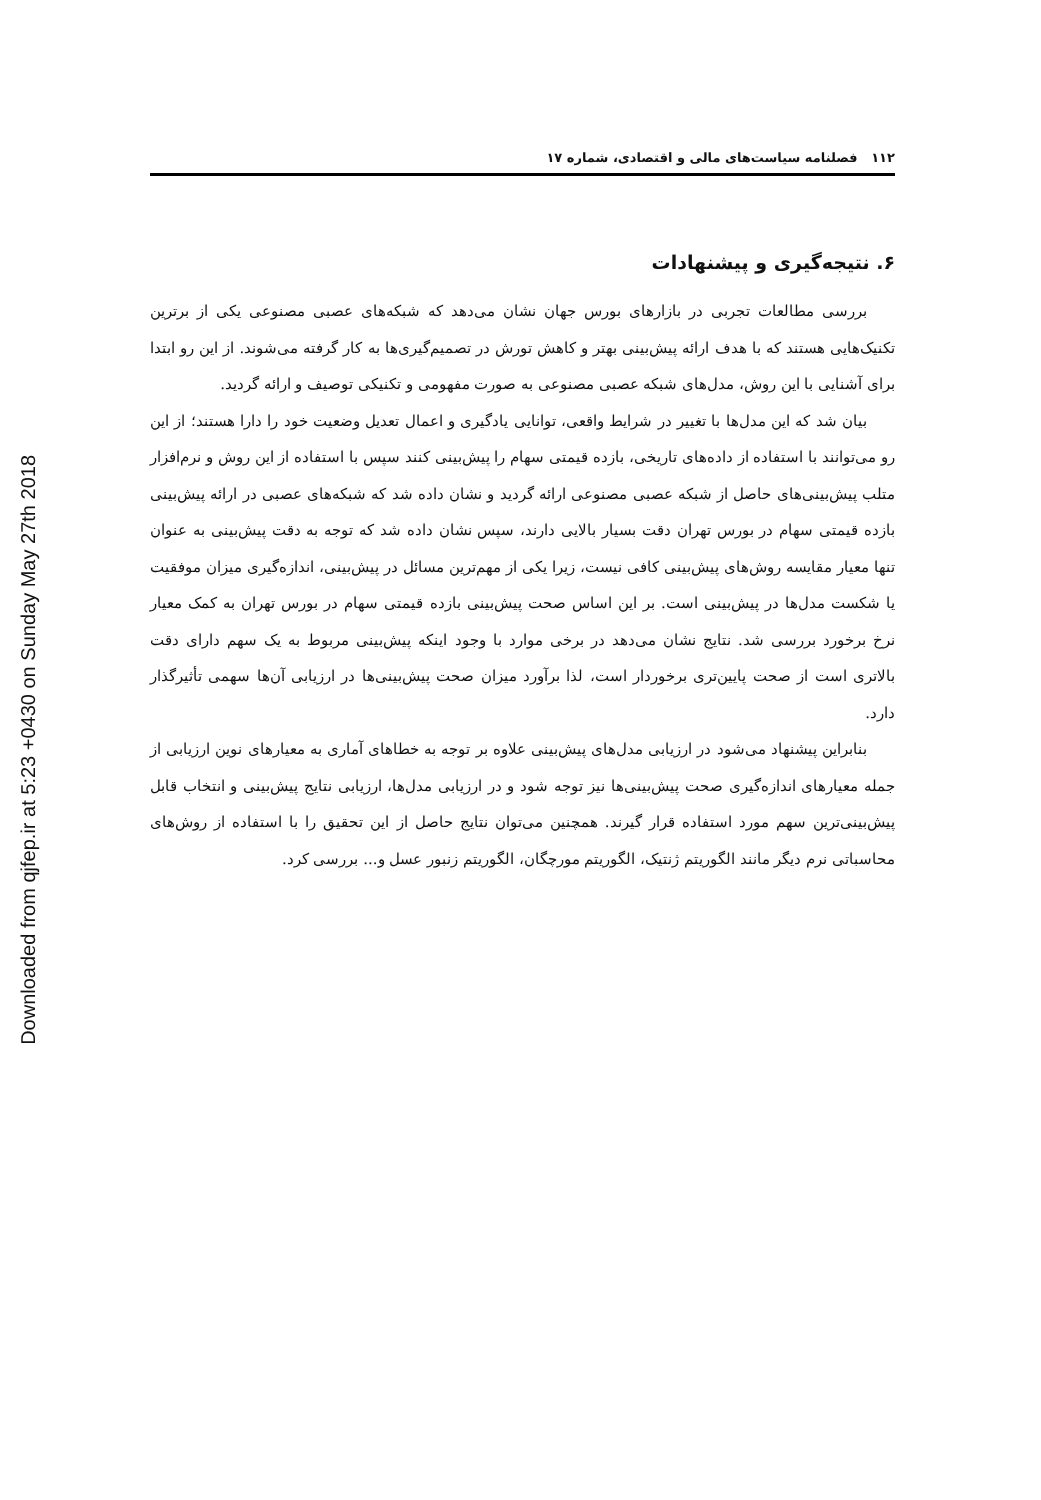Downloaded from qjfep.ir at 5:23 +0430 on Sunday May 27th 2018
۱۱۲ فصلنامه سیاست‌های مالی و اقتصادی، شماره ۱۷
۶. نتیجه‌گیری و پیشنهادات
بررسی مطالعات تجربی در بازارهای بورس جهان نشان می‌دهد که شبکه‌های عصبی مصنوعی یکی از برترین تکنیک‌هایی هستند که با هدف ارائه پیش‌بینی بهتر و کاهش تورش در تصمیم‌گیری‌ها به کار گرفته می‌شوند. از این رو ابتدا برای آشنایی با این روش، مدل‌های شبکه عصبی مصنوعی به صورت مفهومی و تکنیکی توصیف و ارائه گردید.
بیان شد که این مدل‌ها با تغییر در شرایط واقعی، توانایی یادگیری و اعمال تعدیل وضعیت خود را دارا هستند؛ از این رو می‌توانند با استفاده از داده‌های تاریخی، بازده قیمتی سهام را پیش‌بینی کنند سپس با استفاده از این روش و نرم‌افزار متلب پیش‌بینی‌های حاصل از شبکه عصبی مصنوعی ارائه گردید و نشان داده شد که شبکه‌های عصبی در ارائه پیش‌بینی بازده قیمتی سهام در بورس تهران دقت بسیار بالایی دارند، سپس نشان داده شد که توجه به دقت پیش‌بینی به عنوان تنها معیار مقایسه روش‌های پیش‌بینی کافی نیست، زیرا یکی از مهم‌ترین مسائل در پیش‌بینی، اندازه‌گیری میزان موفقیت یا شکست مدل‌ها در پیش‌بینی است. بر این اساس صحت پیش‌بینی بازده قیمتی سهام در بورس تهران به کمک معیار نرخ برخورد بررسی شد. نتایج نشان می‌دهد در برخی موارد با وجود اینکه پیش‌بینی مربوط به یک سهم دارای دقت بالاتری است از صحت پایین‌تری برخوردار است، لذا برآورد میزان صحت پیش‌بینی‌ها در ارزیابی آن‌ها سهمی تأثیرگذار دارد.
بنابراین پیشنهاد می‌شود در ارزیابی مدل‌های پیش‌بینی علاوه بر توجه به خطاهای آماری به معیارهای نوین ارزیابی از جمله معیارهای اندازه‌گیری صحت پیش‌بینی‌ها نیز توجه شود و در ارزیابی مدل‌ها، ارزیابی نتایج پیش‌بینی و انتخاب قابل پیش‌بینی‌ترین سهم مورد استفاده قرار گیرند. همچنین می‌توان نتایج حاصل از این تحقیق را با استفاده از روش‌های محاسباتی نرم دیگر مانند الگوریتم ژنتیک، الگوریتم مورچگان، الگوریتم زنبور عسل و... بررسی کرد.